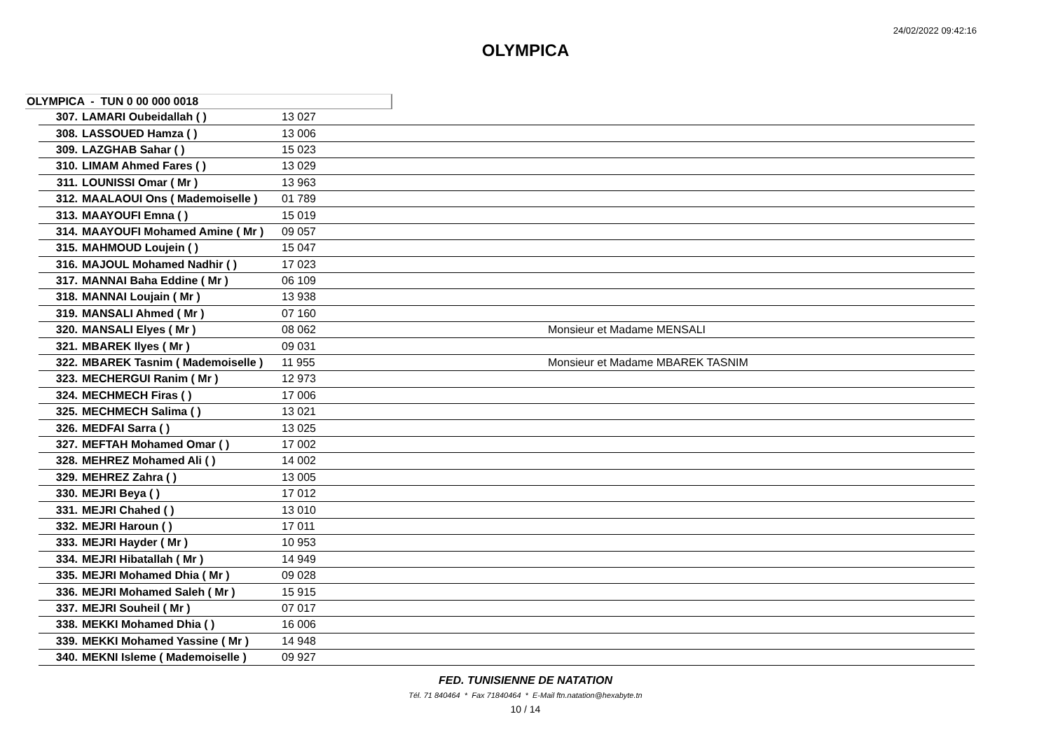24/02/2022 09:42:16
OLYMPICA
OLYMPICA - TUN 0 00 000 0018
| 307. | LAMARI Oubeidallah ( ) | 13 027 | |
| 308. | LASSOUED Hamza ( ) | 13 006 | |
| 309. | LAZGHAB Sahar ( ) | 15 023 | |
| 310. | LIMAM Ahmed Fares ( ) | 13 029 | |
| 311. | LOUNISSI Omar ( Mr ) | 13 963 | |
| 312. | MAALAOUI Ons ( Mademoiselle ) | 01 789 | |
| 313. | MAAYOUFI Emna ( ) | 15 019 | |
| 314. | MAAYOUFI Mohamed Amine ( Mr ) | 09 057 | |
| 315. | MAHMOUD Loujein ( ) | 15 047 | |
| 316. | MAJOUL Mohamed Nadhir ( ) | 17 023 | |
| 317. | MANNAI Baha Eddine ( Mr ) | 06 109 | |
| 318. | MANNAI Loujain ( Mr ) | 13 938 | |
| 319. | MANSALI Ahmed ( Mr ) | 07 160 | |
| 320. | MANSALI Elyes ( Mr ) | 08 062 | Monsieur et Madame MENSALI |
| 321. | MBAREK Ilyes ( Mr ) | 09 031 | |
| 322. | MBAREK Tasnim ( Mademoiselle ) | 11 955 | Monsieur et Madame MBAREK TASNIM |
| 323. | MECHERGUI Ranim ( Mr ) | 12 973 | |
| 324. | MECHMECH Firas ( ) | 17 006 | |
| 325. | MECHMECH Salima ( ) | 13 021 | |
| 326. | MEDFAI Sarra ( ) | 13 025 | |
| 327. | MEFTAH Mohamed Omar ( ) | 17 002 | |
| 328. | MEHREZ Mohamed Ali ( ) | 14 002 | |
| 329. | MEHREZ Zahra ( ) | 13 005 | |
| 330. | MEJRI Beya ( ) | 17 012 | |
| 331. | MEJRI Chahed ( ) | 13 010 | |
| 332. | MEJRI Haroun ( ) | 17 011 | |
| 333. | MEJRI Hayder ( Mr ) | 10 953 | |
| 334. | MEJRI Hibatallah ( Mr ) | 14 949 | |
| 335. | MEJRI Mohamed Dhia ( Mr ) | 09 028 | |
| 336. | MEJRI Mohamed Saleh ( Mr ) | 15 915 | |
| 337. | MEJRI Souheil ( Mr ) | 07 017 | |
| 338. | MEKKI Mohamed Dhia ( ) | 16 006 | |
| 339. | MEKKI Mohamed Yassine ( Mr ) | 14 948 | |
| 340. | MEKNI Isleme ( Mademoiselle ) | 09 927 | |
FED. TUNISIENNE DE NATATION
Tél. 71 840464 * Fax 71840464 * E-Mail ftn.natation@hexabyte.tn
10 / 14